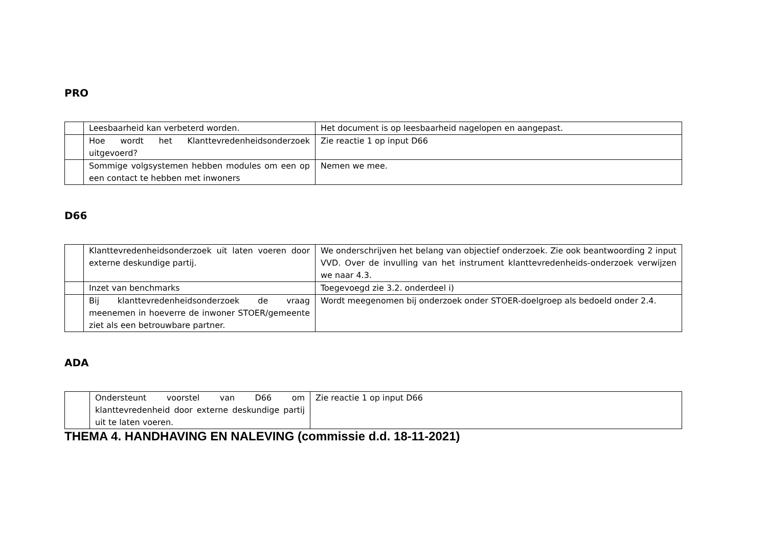PRO
| | Leesbaarheid kan verbeterd worden. | Het document is op leesbaarheid nagelopen en aangepast. |
| | Hoe wordt het Klanttevredenheidsonderzoek uitgevoerd? | Zie reactie 1 op input D66 |
| | Sommige volgsystemen hebben modules om een op een contact te hebben met inwoners | Nemen we mee. |
D66
| | Klanttevredenheidsonderzoek uit laten voeren door externe deskundige partij. | We onderschrijven het belang van objectief onderzoek. Zie ook beantwoording 2 input VVD. Over de invulling van het instrument klanttevredenheids-onderzoek verwijzen we naar 4.3. |
| | Inzet van benchmarks | Toegevoegd zie 3.2. onderdeel i) |
| | Bij klanttevredenheidsonderzoek de vraag meenemen in hoeverre de inwoner STOER/gemeente ziet als een betrouwbare partner. | Wordt meegenomen bij onderzoek onder STOER-doelgroep als bedoeld onder 2.4. |
ADA
| | Ondersteunt voorstel van D66 om klanttevredenheid door externe deskundige partij uit te laten voeren. | Zie reactie 1 op input D66 |
THEMA 4. HANDHAVING EN NALEVING (commissie d.d. 18-11-2021)